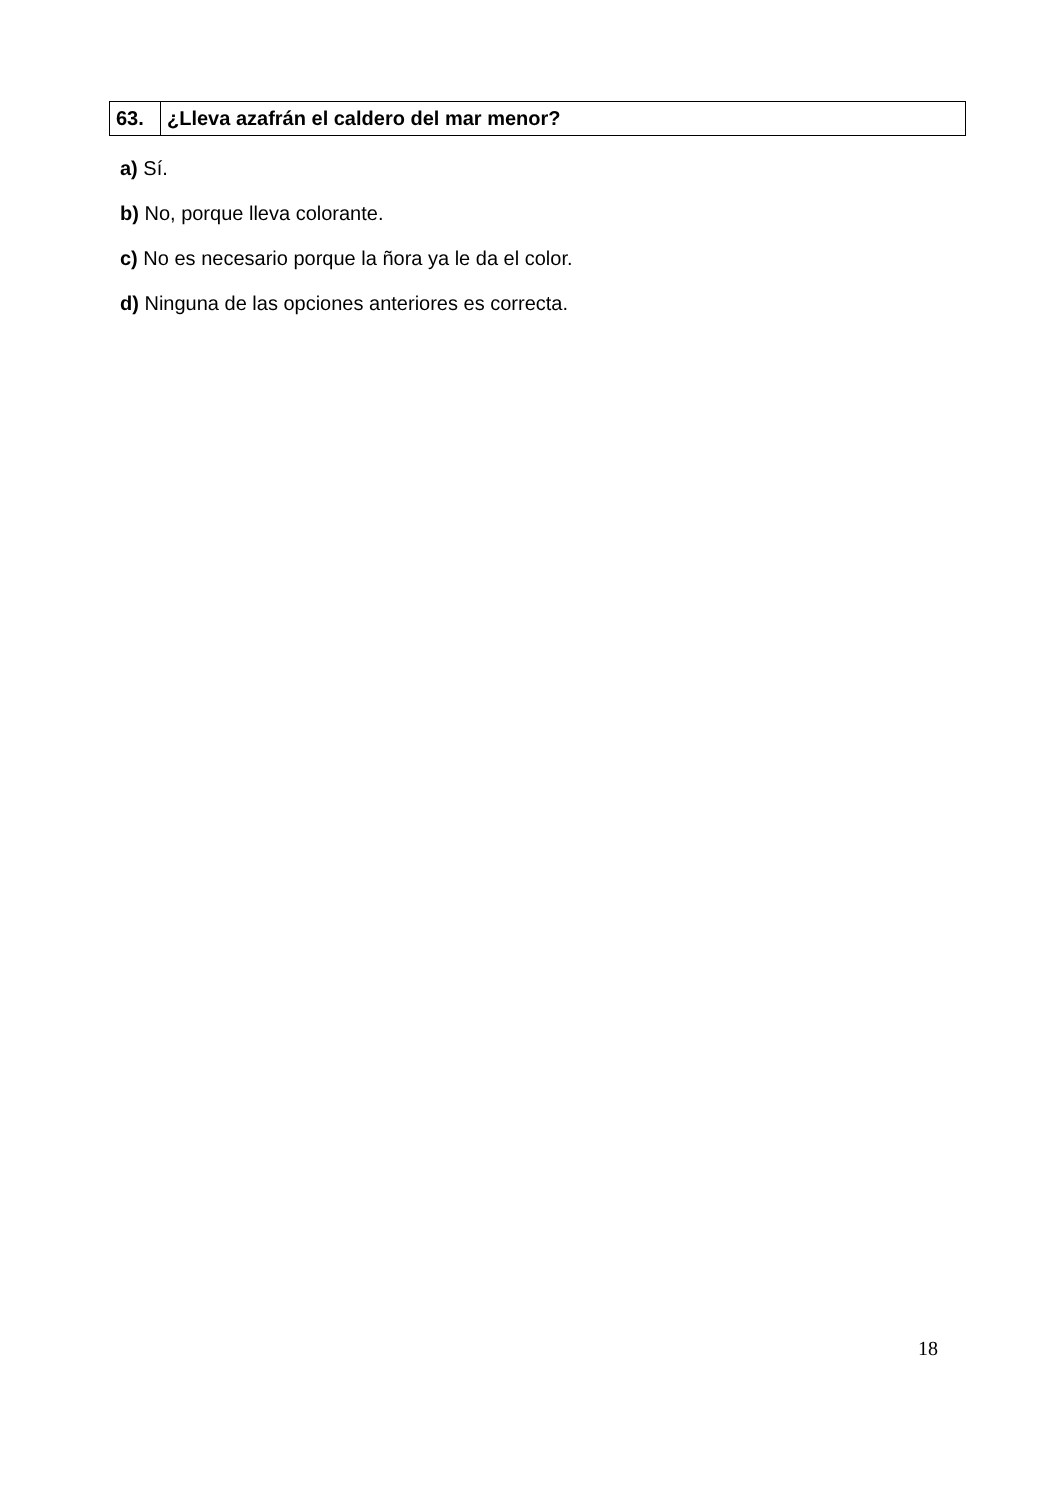| 63. | ¿Lleva azafrán el caldero del mar menor? |
a) Sí.
b) No, porque lleva colorante.
c) No es necesario porque la ñora ya le da el color.
d) Ninguna de las opciones anteriores es correcta.
18